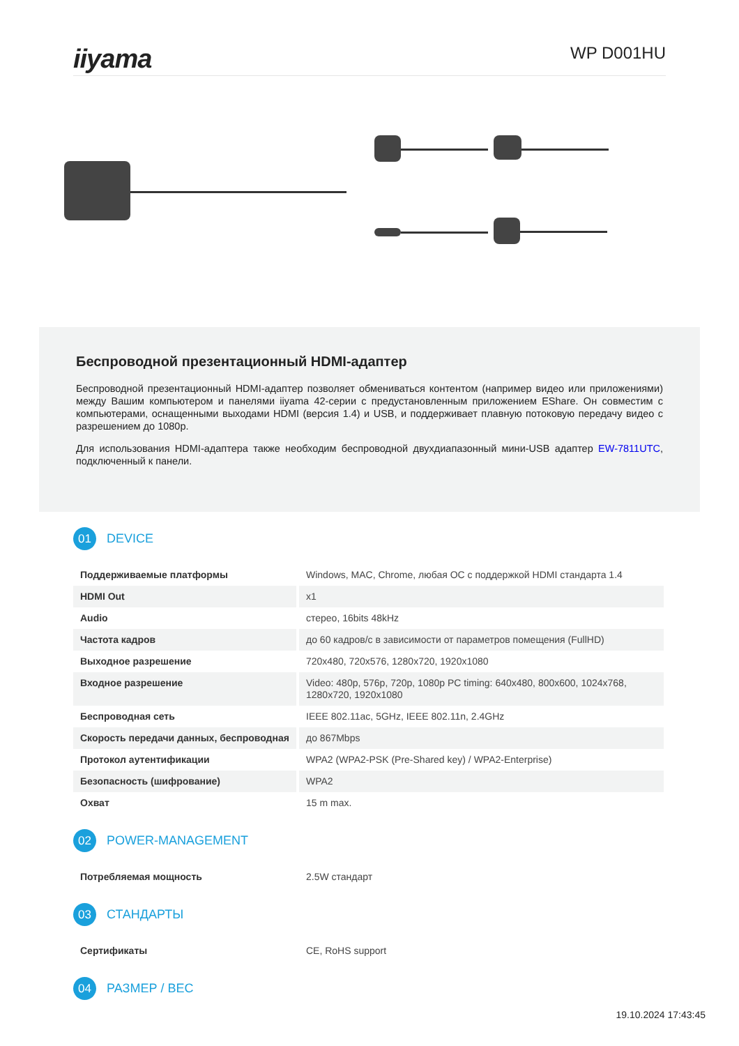iiyama
WP D001HU
Беспроводной презентационный HDMI-адаптер
Беспроводной презентационный HDMI-адаптер позволяет обмениваться контентом (например видео или приложениями) между Вашим компьютером и панелями iiyama 42-серии с предустановленным приложением EShare. Он совместим с компьютерами, оснащенными выходами HDMI (версия 1.4) и USB, и поддерживает плавную потоковую передачу видео с разрешением до 1080p.
Для использования HDMI-адаптера также необходим беспроводной двухдиапазонный мини-USB адаптер EW-7811UTC, подключенный к панели.
01
DEVICE
| Поддерживаемые платформы | Windows, MAC, Chrome, любая ОС с поддержкой HDMI стандарта 1.4 |
| HDMI Out | x1 |
| Audio | стерео, 16bits 48kHz |
| Частота кадров | до 60 кадров/с в зависимости от параметров помещения (FullHD) |
| Выходное разрешение | 720x480, 720x576, 1280x720, 1920x1080 |
| Входное разрешение | Video: 480p, 576p, 720p, 1080p PC timing: 640x480, 800x600, 1024x768, 1280x720, 1920x1080 |
| Беспроводная сеть | IEEE 802.11ac, 5GHz, IEEE 802.11n, 2.4GHz |
| Скорость передачи данных, беспроводная | до 867Mbps |
| Протокол аутентификации | WPA2 (WPA2-PSK (Pre-Shared key) / WPA2-Enterprise) |
| Безопасность (шифрование) | WPA2 |
| Охват | 15 m max. |
02
POWER-MANAGEMENT
| Потребляемая мощность | 2.5W стандарт |
03
СТАНДАРТЫ
| Сертификаты | CE, RoHS support |
04
РАЗМЕР / ВЕС
19.10.2024 17:43:45